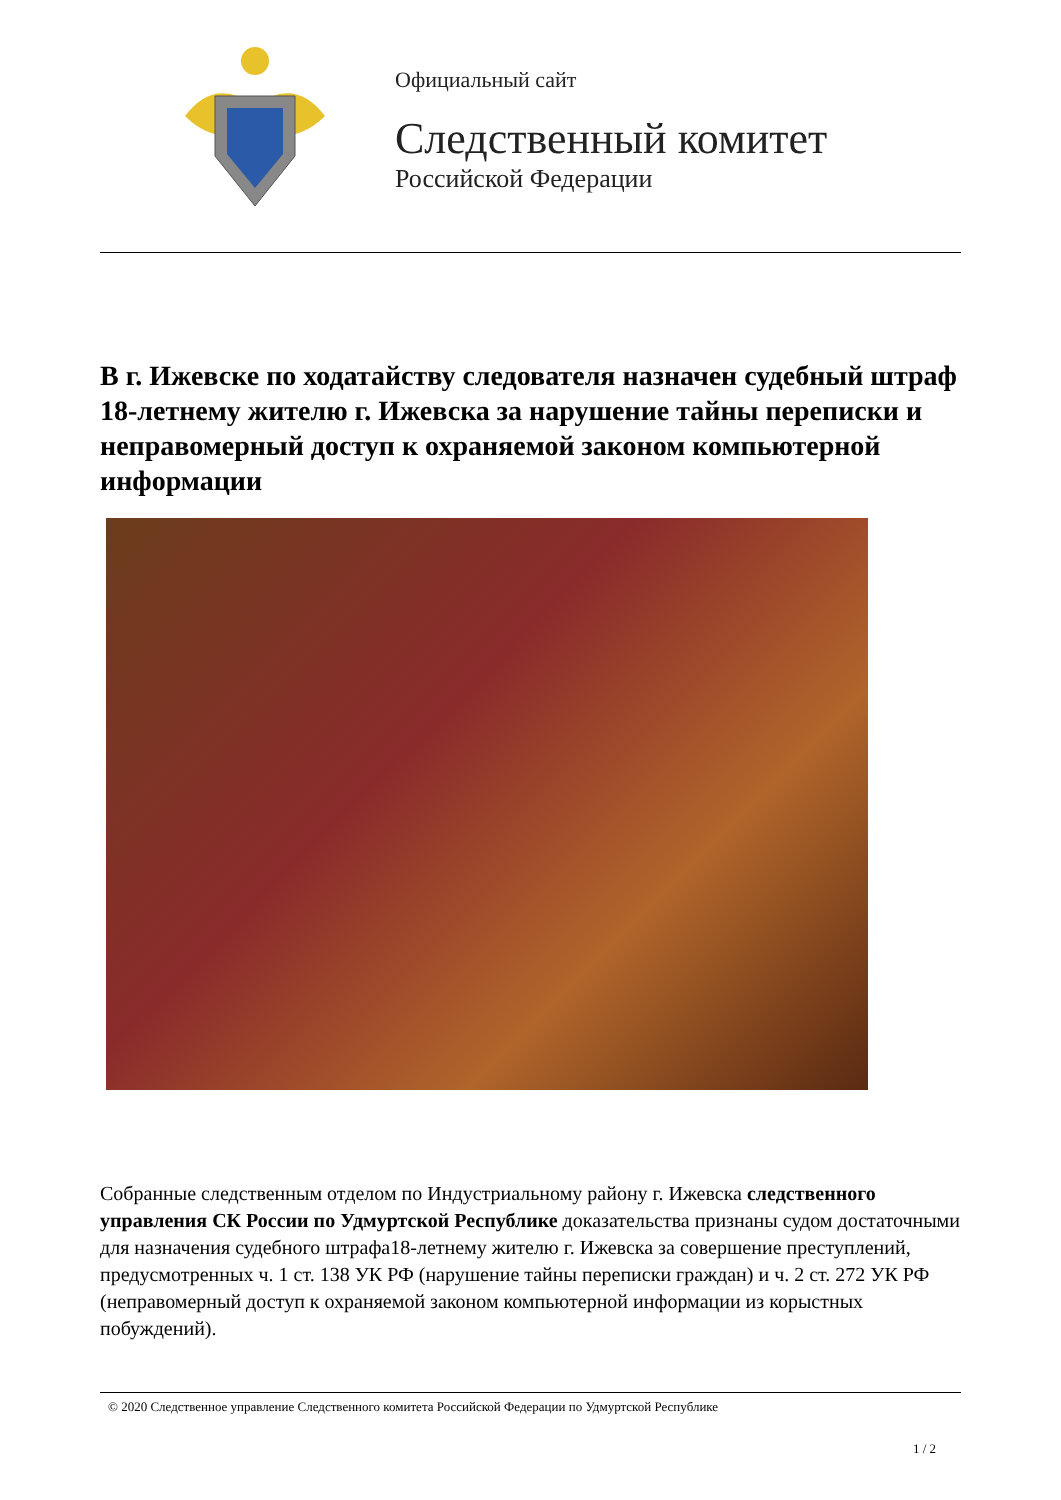Официальный сайт
Следственный комитет
Российской Федерации
В г. Ижевске по ходатайству следователя назначен судебный штраф 18-летнему жителю г. Ижевска за нарушение тайны переписки и неправомерный доступ к охраняемой законом компьютерной информации
Собранные следственным отделом по Индустриальному району г. Ижевска следственного управления СК России по Удмуртской Республике доказательства признаны судом достаточными для назначения судебного штрафа18-летнему жителю г. Ижевска за совершение преступлений, предусмотренных ч. 1 ст. 138 УК РФ (нарушение тайны переписки граждан) и ч. 2 ст. 272 УК РФ (неправомерный доступ к охраняемой законом компьютерной информации из корыстных побуждений).
© 2020 Следственное управление Следственного комитета Российской Федерации по Удмуртской Республике
1 / 2